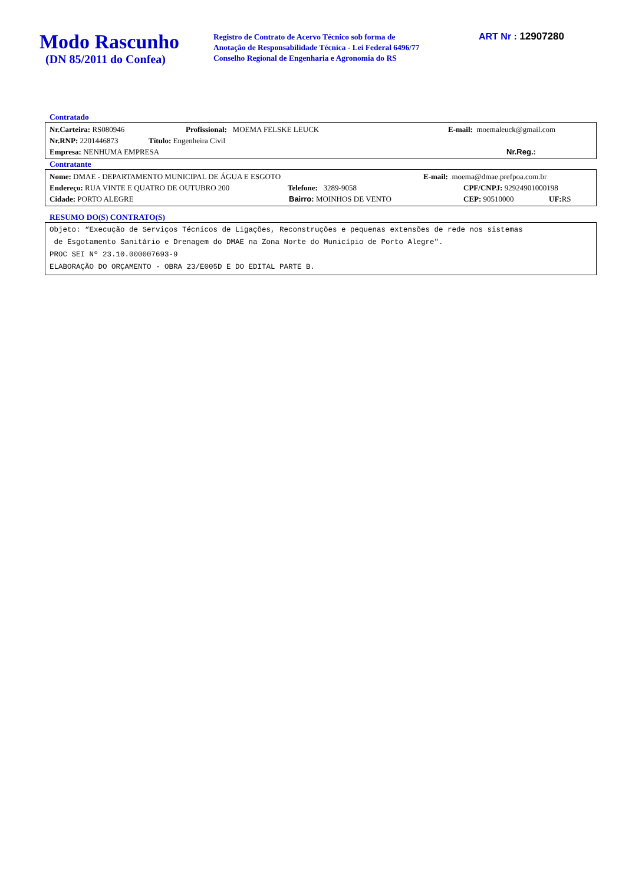Modo Rascunho
(DN 85/2011 do Confea)
Registro de Contrato de Acervo Técnico sob forma de
Anotação de Responsabilidade Técnica - Lei Federal 6496/77
Conselho Regional de Engenharia e Agronomia do RS
ART Nr : 12907280
Contratado
Nr.Carteira: RS080946 Profissional: MOEMA FELSKE LEUCK E-mail: moemaleuck@gmail.com
Nr.RNP: 2201446873 Título: Engenheira Civil
Empresa: NENHUMA EMPRESA Nr.Reg.:
Contratante
Nome: DMAE - DEPARTAMENTO MUNICIPAL DE ÁGUA E ESGOTO E-mail: moema@dmae.prefpoa.com.br
Endereço: RUA VINTE E QUATRO DE OUTUBRO 200 Telefone: 3289-9058 CPF/CNPJ: 92924901000198
Cidade: PORTO ALEGRE Bairro: MOINHOS DE VENTO CEP: 90510000 UF: RS
RESUMO DO(S) CONTRATO(S)
Objeto: “Execução de Serviços Técnicos de Ligações, Reconstruções e pequenas extensões de rede nos sistemas
de Esgotamento Sanitário e Drenagem do DMAE na Zona Norte do Município de Porto Alegre".
PROC SEI Nº 23.10.000007693-9
ELABORAÇÃO DO ORÇAMENTO - OBRA 23/E005D E DO EDITAL PARTE B.